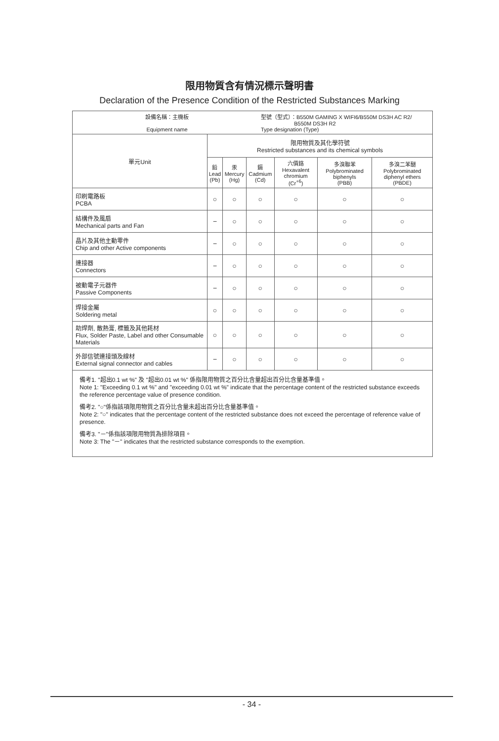限用物質含有情況標示聲明書
Declaration of the Presence Condition of the Restricted Substances Marking
| 設備名稱：主機板 Equipment name 型號（型式）：B550M GAMING X WIFI6/B550M DS3H AC R2/ B550M DS3H R2 Type designation (Type) | | | | | | |
| 單元Unit | 限用物質及其化學符號 Restricted substances and its chemical symbols | | | | | |
| | 鉛 Lead (Pb) | 汞 Mercury (Hg) | 鎘 Cadmium (Cd) | 六價鉻 Hexavalent chromium (Cr<sup>+6</sup>) | 多溴聯苯 Polybrominated biphenyls (PBB) | 多溴二苯醚 Polybrominated diphenyl ethers (PBDE) |
| 印刷電路板 PCBA | ○ | ○ | ○ | ○ | ○ | ○ |
| 結構件及風扇 Mechanical parts and Fan | − | ○ | ○ | ○ | ○ | ○ |
| 晶片及其他主動零件 Chip and other Active components | − | ○ | ○ | ○ | ○ | ○ |
| 連接器 Connectors | − | ○ | ○ | ○ | ○ | ○ |
| 被動電子元器件 Passive Components | − | ○ | ○ | ○ | ○ | ○ |
| 焊接金屬 Soldering metal | ○ | ○ | ○ | ○ | ○ | ○ |
| 助焊劑, 散熱膏, 標籤及其他耗材 Flux, Solder Paste, Label and other Consumable Materials | ○ | ○ | ○ | ○ | ○ | ○ |
| 外部信號連接頭及線材 External signal connector and cables | − | ○ | ○ | ○ | ○ | ○ |
| 備考1. "超出0.1 wt %" 及 "超出0.01 wt %" 係指限用物質之百分比含量超出百分比含量基準值。 Note 1: "Exceeding 0.1 wt %" and "exceeding 0.01 wt %" indicate that the percentage content of the restricted substance exceeds the reference percentage value of presence condition. 備考2. "○"係指該項限用物質之百分比含量未超出百分比含量基準值。 Note 2: "○" indicates that the percentage content of the restricted substance does not exceed the percentage of reference value of presence. 備考3. "－"係指該項限用物質為排除項目。 Note 3: The "－" indicates that the restricted substance corresponds to the exemption. | | | | | | |
- 34 -